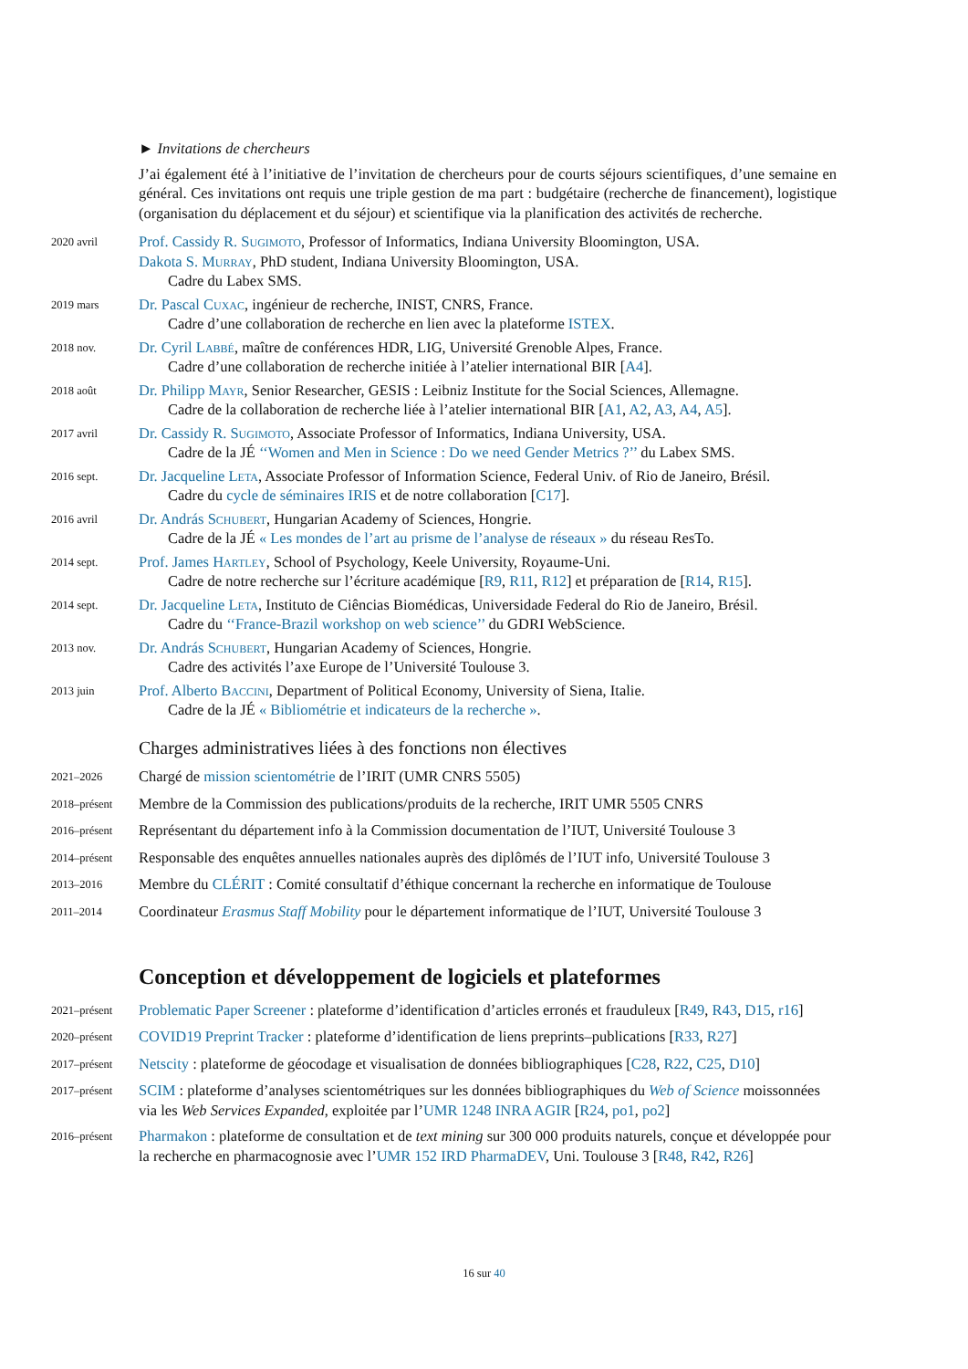► Invitations de chercheurs
J’ai également été à l’initiative de l’invitation de chercheurs pour de courts séjours scientifiques, d’une semaine en général. Ces invitations ont requis une triple gestion de ma part : budgétaire (recherche de financement), logistique (organisation du déplacement et du séjour) et scientifique via la planification des activités de recherche.
2020 avril
Prof. Cassidy R. Sugimoto, Professor of Informatics, Indiana University Bloomington, USA.
Dakota S. Murray, PhD student, Indiana University Bloomington, USA.
Cadre du Labex SMS.
2019 mars
Dr. Pascal Cuxac, ingénieur de recherche, INIST, CNRS, France.
Cadre d’une collaboration de recherche en lien avec la plateforme ISTEX.
2018 nov.
Dr. Cyril Labbé, maître de conférences HDR, LIG, Université Grenoble Alpes, France.
Cadre d’une collaboration de recherche initiée à l’atelier international BIR [A4].
2018 août
Dr. Philipp Mayr, Senior Researcher, GESIS : Leibniz Institute for the Social Sciences, Allemagne.
Cadre de la collaboration de recherche liée à l’atelier international BIR [A1, A2, A3, A4, A5].
2017 avril
Dr. Cassidy R. Sugimoto, Associate Professor of Informatics, Indiana University, USA.
Cadre de la JÉ ‘‘Women and Men in Science : Do we need Gender Metrics ?’’ du Labex SMS.
2016 sept.
Dr. Jacqueline Leta, Associate Professor of Information Science, Federal Univ. of Rio de Janeiro, Brésil.
Cadre du cycle de séminaires IRIS et de notre collaboration [C17].
2016 avril
Dr. András Schubert, Hungarian Academy of Sciences, Hongrie.
Cadre de la JÉ « Les mondes de l’art au prisme de l’analyse de réseaux » du réseau ResTo.
2014 sept.
Prof. James Hartley, School of Psychology, Keele University, Royaume-Uni.
Cadre de notre recherche sur l’écriture académique [R9, R11, R12] et préparation de [R14, R15].
2014 sept.
Dr. Jacqueline Leta, Instituto de Ciências Biomédicas, Universidade Federal do Rio de Janeiro, Brésil.
Cadre du ‘‘France-Brazil workshop on web science’’ du GDRI WebScience.
2013 nov.
Dr. András Schubert, Hungarian Academy of Sciences, Hongrie.
Cadre des activités l’axe Europe de l’Université Toulouse 3.
2013 juin
Prof. Alberto Baccini, Department of Political Economy, University of Siena, Italie.
Cadre de la JÉ « Bibliométrie et indicateurs de la recherche ».
Charges administratives liées à des fonctions non électives
2021–2026
Chargé de mission scientométrie de l’IRIT (UMR CNRS 5505)
2018–présent
Membre de la Commission des publications/produits de la recherche, IRIT UMR 5505 CNRS
2016–présent
Représentant du département info à la Commission documentation de l’IUT, Université Toulouse 3
2014–présent
Responsable des enquêtes annuelles nationales auprès des diplômés de l’IUT info, Université Toulouse 3
2013–2016
Membre du CLÉRIT : Comité consultatif d’éthique concernant la recherche en informatique de Toulouse
2011–2014
Coordinateur Erasmus Staff Mobility pour le département informatique de l’IUT, Université Toulouse 3
Conception et développement de logiciels et plateformes
2021–présent
Problematic Paper Screener : plateforme d’identification d’articles erronés et frauduleux [R49, R43, D15, r16]
2020–présent
COVID19 Preprint Tracker : plateforme d’identification de liens preprints–publications [R33, R27]
2017–présent
Netscity : plateforme de géocodage et visualisation de données bibliographiques [C28, R22, C25, D10]
2017–présent
SCIM : plateforme d’analyses scientométriques sur les données bibliographiques du Web of Science moissonnées via les Web Services Expanded, exploitée par l’UMR 1248 INRA AGIR [R24, po1, po2]
2016–présent
Pharmakon : plateforme de consultation et de text mining sur 300 000 produits naturels, conçue et développée pour la recherche en pharmacognosie avec l’UMR 152 IRD PharmaDEV, Uni. Toulouse 3 [R48, R42, R26]
16 sur 40